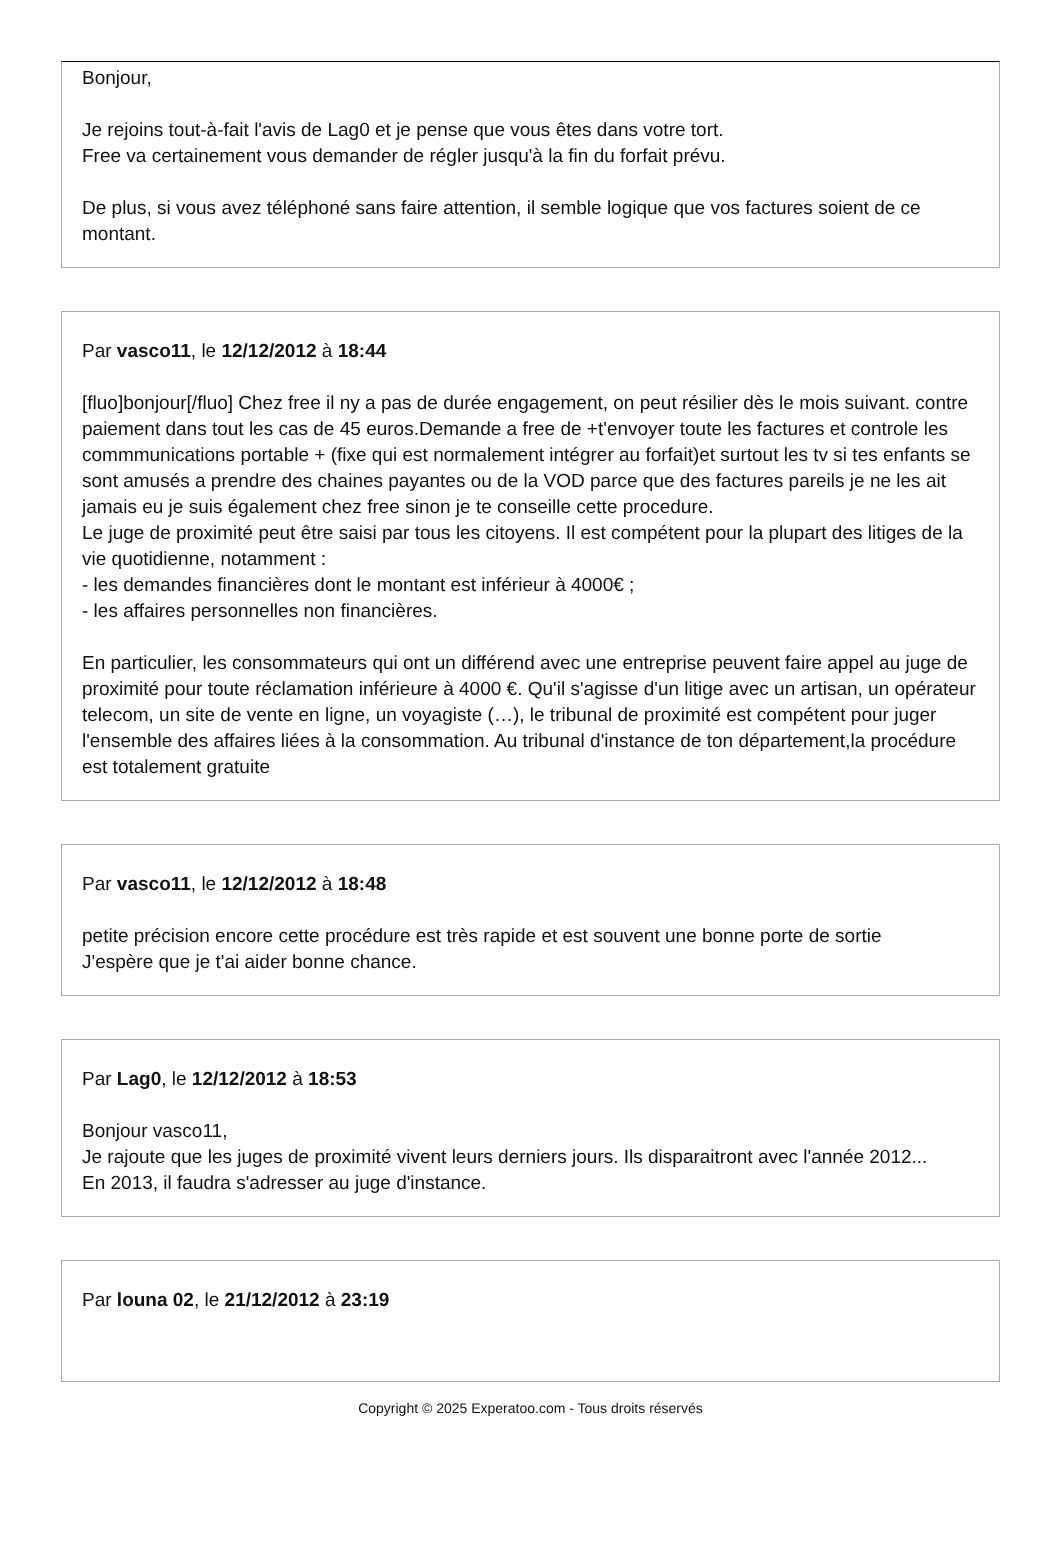Bonjour,
Je rejoins tout-à-fait l'avis de Lag0 et je pense que vous êtes dans votre tort.
Free va certainement vous demander de régler jusqu'à la fin du forfait prévu.
De plus, si vous avez téléphoné sans faire attention, il semble logique que vos factures soient de ce montant.
Par vasco11, le 12/12/2012 à 18:44
[fluo]bonjour[/fluo] Chez free il ny a pas de durée engagement, on peut résilier dès le mois suivant. contre paiement dans tout les cas de 45 euros.Demande a free de +t'envoyer toute les factures et controle les commmunications portable + (fixe qui est normalement intégrer au forfait)et surtout les tv si tes enfants se sont amusés a prendre des chaines payantes ou de la VOD parce que des factures pareils je ne les ait jamais eu je suis également chez free sinon je te conseille cette procedure.
Le juge de proximité peut être saisi par tous les citoyens. Il est compétent pour la plupart des litiges de la vie quotidienne, notamment :
- les demandes financières dont le montant est inférieur à 4000€ ;
- les affaires personnelles non financières.
En particulier, les consommateurs qui ont un différend avec une entreprise peuvent faire appel au juge de proximité pour toute réclamation inférieure à 4000 €. Qu'il s'agisse d'un litige avec un artisan, un opérateur telecom, un site de vente en ligne, un voyagiste (…), le tribunal de proximité est compétent pour juger l'ensemble des affaires liées à la consommation. Au tribunal d'instance de ton département,la procédure est totalement gratuite
Par vasco11, le 12/12/2012 à 18:48
petite précision encore cette procédure est très rapide et est souvent une bonne porte de sortie
J'espère que je t'ai aider bonne chance.
Par Lag0, le 12/12/2012 à 18:53
Bonjour vasco11,
Je rajoute que les juges de proximité vivent leurs derniers jours. Ils disparaitront avec l'année 2012...
En 2013, il faudra s'adresser au juge d'instance.
Par louna 02, le 21/12/2012 à 23:19
Copyright © 2025 Experatoo.com - Tous droits réservés